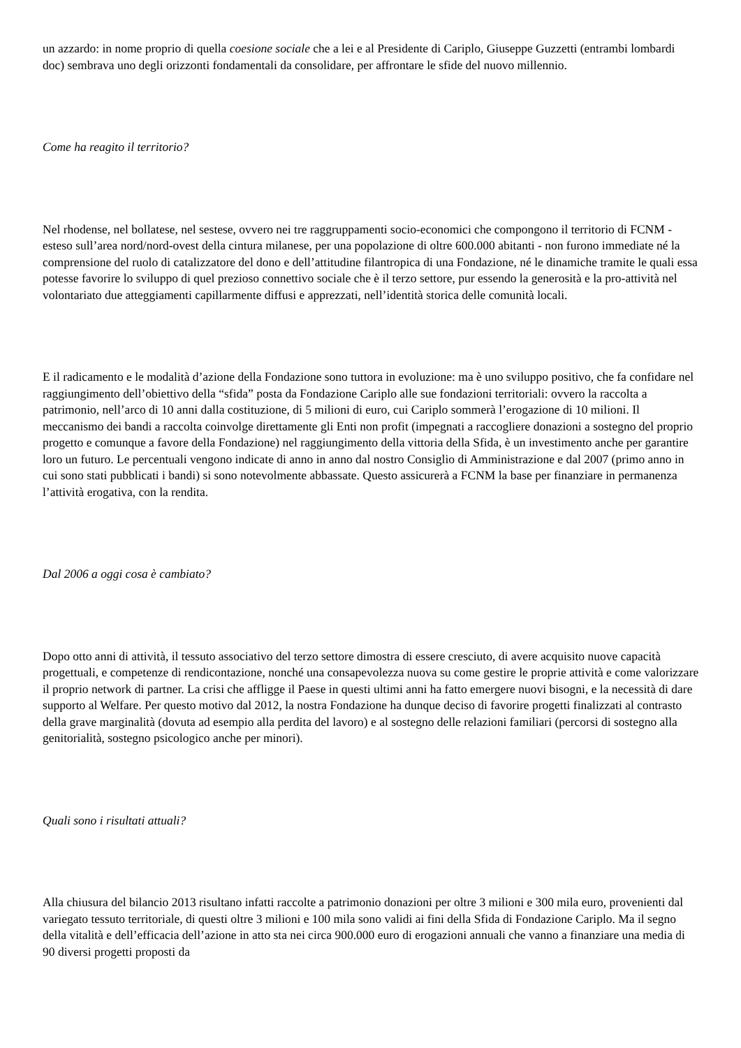un azzardo: in nome proprio di quella coesione sociale che a lei e al Presidente di Cariplo, Giuseppe Guzzetti (entrambi lombardi doc) sembrava uno degli orizzonti fondamentali da consolidare, per affrontare le sfide del nuovo millennio.
Come ha reagito il territorio?
Nel rhodense, nel bollatese, nel sestese, ovvero nei tre raggruppamenti socio-economici che compongono il territorio di FCNM - esteso sull’area nord/nord-ovest della cintura milanese, per una popolazione di oltre 600.000 abitanti - non furono immediate né la comprensione del ruolo di catalizzatore del dono e dell’attitudine filantropica di una Fondazione, né le dinamiche tramite le quali essa potesse favorire lo sviluppo di quel prezioso connettivo sociale che è il terzo settore, pur essendo la generosità e la pro-attività nel volontariato due atteggiamenti capillarmente diffusi e apprezzati, nell’identità storica delle comunità locali.
E il radicamento e le modalità d’azione della Fondazione sono tuttora in evoluzione: ma è uno sviluppo positivo, che fa confidare nel raggiungimento dell’obiettivo della “sfida” posta da Fondazione Cariplo alle sue fondazioni territoriali: ovvero la raccolta a patrimonio, nell’arco di 10 anni dalla costituzione, di 5 milioni di euro, cui Cariplo sommerà l’erogazione di 10 milioni. Il meccanismo dei bandi a raccolta coinvolge direttamente gli Enti non profit (impegnati a raccogliere donazioni a sostegno del proprio progetto e comunque a favore della Fondazione) nel raggiungimento della vittoria della Sfida, è un investimento anche per garantire loro un futuro. Le percentuali vengono indicate di anno in anno dal nostro Consiglio di Amministrazione e dal 2007 (primo anno in cui sono stati pubblicati i bandi) si sono notevolmente abbassate. Questo assicurerà a FCNM la base per finanziare in permanenza l’attività erogativa, con la rendita.
Dal 2006 a oggi cosa è cambiato?
Dopo otto anni di attività, il tessuto associativo del terzo settore dimostra di essere cresciuto, di avere acquisito nuove capacità progettuali, e competenze di rendicontazione, nonché una consapevolezza nuova su come gestire le proprie attività e come valorizzare il proprio network di partner. La crisi che affligge il Paese in questi ultimi anni ha fatto emergere nuovi bisogni, e la necessità di dare supporto al Welfare. Per questo motivo dal 2012, la nostra Fondazione ha dunque deciso di favorire progetti finalizzati al contrasto della grave marginalità (dovuta ad esempio alla perdita del lavoro) e al sostegno delle relazioni familiari (percorsi di sostegno alla genitorialità, sostegno psicologico anche per minori).
Quali sono i risultati attuali?
Alla chiusura del bilancio 2013 risultano infatti raccolte a patrimonio donazioni per oltre 3 milioni e 300 mila euro, provenienti dal variegato tessuto territoriale, di questi oltre 3 milioni e 100 mila sono validi ai fini della Sfida di Fondazione Cariplo. Ma il segno della vitalità e dell’efficacia dell’azione in atto sta nei circa 900.000 euro di erogazioni annuali che vanno a finanziare una media di 90 diversi progetti proposti da